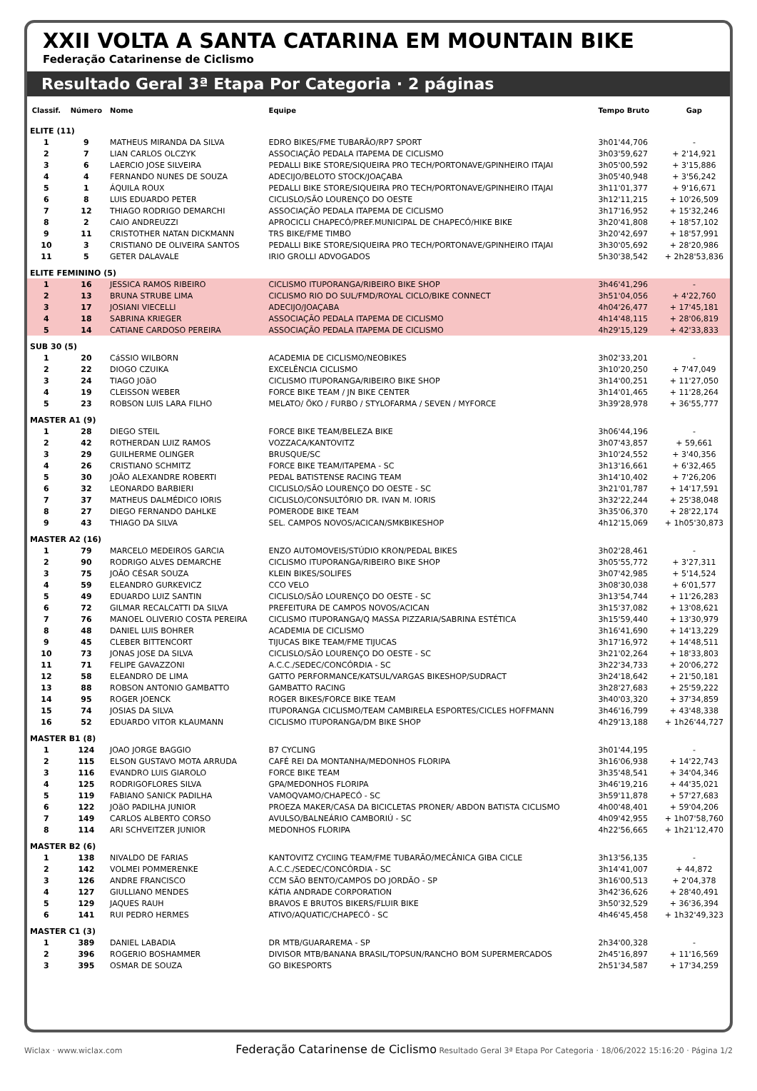XXII VOLTA A SANTA CATARINA EM MOUNTAIN BIKE
Federação Catarinense de Ciclismo
Resultado Geral 3ª Etapa Por Categoria · 2 páginas
| Classif. | Número | Nome | Equipe | Tempo Bruto | Gap |
| --- | --- | --- | --- | --- | --- |
| ELITE (11) | | | | | |
| 1 | 9 | MATHEUS MIRANDA DA SILVA | EDRO BIKES/FME TUBARÃO/RP7 SPORT | 3h01'44,706 | - |
| 2 | 7 | LIAN CARLOS OLCZYK | ASSOCIAÇÃO PEDALA ITAPEMA DE CICLISMO | 3h03'59,627 | + 2'14,921 |
| 3 | 6 | LAERCIO JOSE SILVEIRA | PEDALLI BIKE STORE/SIQUEIRA PRO TECH/PORTONAVE/GPINHEIRO ITAJAI | 3h05'00,592 | + 3'15,886 |
| 4 | 4 | FERNANDO NUNES DE SOUZA | ADECIJO/BELOTO STOCK/JOAÇABA | 3h05'40,948 | + 3'56,242 |
| 5 | 1 | ÁQUILA ROUX | PEDALLI BIKE STORE/SIQUEIRA PRO TECH/PORTONAVE/GPINHEIRO ITAJAI | 3h11'01,377 | + 9'16,671 |
| 6 | 8 | LUIS EDUARDO PETER | CICLISLO/SÃO LOURENÇO DO OESTE | 3h12'11,215 | + 10'26,509 |
| 7 | 12 | THIAGO RODRIGO DEMARCHI | ASSOCIAÇÃO PEDALA ITAPEMA DE CICLISMO | 3h17'16,952 | + 15'32,246 |
| 8 | 2 | CAIO ANDREUZZI | APROCICLI CHAPECÓ/PREF.MUNICIPAL DE CHAPECÓ/HIKE BIKE | 3h20'41,808 | + 18'57,102 |
| 9 | 11 | CRISTOTHER NATAN DICKMANN | TRS BIKE/FME TIMBO | 3h20'42,697 | + 18'57,991 |
| 10 | 3 | CRISTIANO DE OLIVEIRA SANTOS | PEDALLI BIKE STORE/SIQUEIRA PRO TECH/PORTONAVE/GPINHEIRO ITAJAI | 3h30'05,692 | + 28'20,986 |
| 11 | 5 | GETER DALAVALE | IRIO GROLLI ADVOGADOS | 5h30'38,542 | + 2h28'53,836 |
| ELITE FEMININO (5) | | | | | |
| 1 | 16 | JESSICA RAMOS RIBEIRO | CICLISMO ITUPORANGA/RIBEIRO BIKE SHOP | 3h46'41,296 | - |
| 2 | 13 | BRUNA STRUBE LIMA | CICLISMO RIO DO SUL/FMD/ROYAL CICLO/BIKE CONNECT | 3h51'04,056 | + 4'22,760 |
| 3 | 17 | JOSIANI VIECELLI | ADECIJO/JOAÇABA | 4h04'26,477 | + 17'45,181 |
| 4 | 18 | SABRINA KRIEGER | ASSOCIAÇÃO PEDALA ITAPEMA DE CICLISMO | 4h14'48,115 | + 28'06,819 |
| 5 | 14 | CATIANE CARDOSO PEREIRA | ASSOCIAÇÃO PEDALA ITAPEMA DE CICLISMO | 4h29'15,129 | + 42'33,833 |
| SUB 30 (5) | | | | | |
| 1 | 20 | CáSSIO WILBORN | ACADEMIA DE CICLISMO/NEOBIKES | 3h02'33,201 | - |
| 2 | 22 | DIOGO CZUIKA | EXCELÊNCIA CICLISMO | 3h10'20,250 | + 7'47,049 |
| 3 | 24 | TIAGO JOãO | CICLISMO ITUPORANGA/RIBEIRO BIKE SHOP | 3h14'00,251 | + 11'27,050 |
| 4 | 19 | CLEISSON WEBER | FORCE BIKE TEAM / JN BIKE CENTER | 3h14'01,465 | + 11'28,264 |
| 5 | 23 | ROBSON LUIS LARA FILHO | MELATO/ ÖKO / FURBO / STYLOFARMA / SEVEN / MYFORCE | 3h39'28,978 | + 36'55,777 |
| MASTER A1 (9) | | | | | |
| 1 | 28 | DIEGO STEIL | FORCE BIKE TEAM/BELEZA BIKE | 3h06'44,196 | - |
| 2 | 42 | ROTHERDAN LUIZ RAMOS | VOZZACA/KANTOVITZ | 3h07'43,857 | + 59,661 |
| 3 | 29 | GUILHERME OLINGER | BRUSQUE/SC | 3h10'24,552 | + 3'40,356 |
| 4 | 26 | CRISTIANO SCHMITZ | FORCE BIKE TEAM/ITAPEMA - SC | 3h13'16,661 | + 6'32,465 |
| 5 | 30 | JOÃO ALEXANDRE ROBERTI | PEDAL BATISTENSE RACING TEAM | 3h14'10,402 | + 7'26,206 |
| 6 | 32 | LEONARDO BARBIERI | CICLISLO/SÃO LOURENÇO DO OESTE - SC | 3h21'01,787 | + 14'17,591 |
| 7 | 37 | MATHEUS DALMÉDICO IORIS | CICLISLO/CONSULTÓRIO DR. IVAN M. IORIS | 3h32'22,244 | + 25'38,048 |
| 8 | 27 | DIEGO FERNANDO DAHLKE | POMERODE BIKE TEAM | 3h35'06,370 | + 28'22,174 |
| 9 | 43 | THIAGO DA SILVA | SEL. CAMPOS NOVOS/ACICAN/SMKBIKESHOP | 4h12'15,069 | + 1h05'30,873 |
| MASTER A2 (16) | | | | | |
| 1 | 79 | MARCELO MEDEIROS GARCIA | ENZO AUTOMOVEIS/STÚDIO KRON/PEDAL BIKES | 3h02'28,461 | - |
| 2 | 90 | RODRIGO ALVES DEMARCHE | CICLISMO ITUPORANGA/RIBEIRO BIKE SHOP | 3h05'55,772 | + 3'27,311 |
| 3 | 75 | JOÃO CÉSAR SOUZA | KLEIN BIKES/SOLIFES | 3h07'42,985 | + 5'14,524 |
| 4 | 59 | ELEANDRO GURKEVICZ | CCO VELO | 3h08'30,038 | + 6'01,577 |
| 5 | 49 | EDUARDO LUIZ SANTIN | CICLISLO/SÃO LOURENÇO DO OESTE - SC | 3h13'54,744 | + 11'26,283 |
| 6 | 72 | GILMAR RECALCATTI DA SILVA | PREFEITURA DE CAMPOS NOVOS/ACICAN | 3h15'37,082 | + 13'08,621 |
| 7 | 76 | MANOEL OLIVERIO COSTA PEREIRA | CICLISMO ITUPORANGA/Q MASSA PIZZARIA/SABRINA ESTÉTICA | 3h15'59,440 | + 13'30,979 |
| 8 | 48 | DANIEL LUIS BOHRER | ACADEMIA DE CICLISMO | 3h16'41,690 | + 14'13,229 |
| 9 | 45 | CLEBER BITTENCORT | TIJUCAS BIKE TEAM/FME TIJUCAS | 3h17'16,972 | + 14'48,511 |
| 10 | 73 | JONAS JOSE DA SILVA | CICLISLO/SÃO LOURENÇO DO OESTE - SC | 3h21'02,264 | + 18'33,803 |
| 11 | 71 | FELIPE GAVAZZONI | A.C.C./SEDEC/CONCÓRDIA - SC | 3h22'34,733 | + 20'06,272 |
| 12 | 58 | ELEANDRO DE LIMA | GATTO PERFORMANCE/KATSUL/VARGAS BIKESHOP/SUDRACT | 3h24'18,642 | + 21'50,181 |
| 13 | 88 | ROBSON ANTONIO GAMBATTO | GAMBATTO RACING | 3h28'27,683 | + 25'59,222 |
| 14 | 95 | ROGER JOENCK | ROGER BIKES/FORCE BIKE TEAM | 3h40'03,320 | + 37'34,859 |
| 15 | 74 | JOSIAS DA SILVA | ITUPORANGA CICLISMO/TEAM CAMBIRELA ESPORTES/CICLES HOFFMANN | 3h46'16,799 | + 43'48,338 |
| 16 | 52 | EDUARDO VITOR KLAUMANN | CICLISMO ITUPORANGA/DM BIKE SHOP | 4h29'13,188 | + 1h26'44,727 |
| MASTER B1 (8) | | | | | |
| 1 | 124 | JOAO JORGE BAGGIO | B7 CYCLING | 3h01'44,195 | - |
| 2 | 115 | ELSON GUSTAVO MOTA ARRUDA | CAFÉ REI DA MONTANHA/MEDONHOS FLORIPA | 3h16'06,938 | + 14'22,743 |
| 3 | 116 | EVANDRO LUIS GIAROLO | FORCE BIKE TEAM | 3h35'48,541 | + 34'04,346 |
| 4 | 125 | RODRIGOFLORES SILVA | GPA/MEDONHOS FLORIPA | 3h46'19,216 | + 44'35,021 |
| 5 | 119 | FABIANO SANICK PADILHA | VAMOQVAMO/CHAPECÓ - SC | 3h59'11,878 | + 57'27,683 |
| 6 | 122 | JOãO PADILHA JUNIOR | PROEZA MAKER/CASA DA BICICLETAS PRONER/ ABDON BATISTA CICLISMO | 4h00'48,401 | + 59'04,206 |
| 7 | 149 | CARLOS ALBERTO CORSO | AVULSO/BALNEÁRIO CAMBORIÚ - SC | 4h09'42,955 | + 1h07'58,760 |
| 8 | 114 | ARI SCHVEITZER JUNIOR | MEDONHOS FLORIPA | 4h22'56,665 | + 1h21'12,470 |
| MASTER B2 (6) | | | | | |
| 1 | 138 | NIVALDO DE FARIAS | KANTOVITZ CYCIING TEAM/FME TUBARÃO/MECÂNICA GIBA CICLE | 3h13'56,135 | - |
| 2 | 142 | VOLMEI POMMERENKE | A.C.C./SEDEC/CONCÓRDIA - SC | 3h14'41,007 | + 44,872 |
| 3 | 126 | ANDRE FRANCISCO | CCM SÃO BENTO/CAMPOS DO JORDÃO - SP | 3h16'00,513 | + 2'04,378 |
| 4 | 127 | GIULLIANO MENDES | KÁTIA ANDRADE CORPORATION | 3h42'36,626 | + 28'40,491 |
| 5 | 129 | JAQUES RAUH | BRAVOS E BRUTOS BIKERS/FLUIR BIKE | 3h50'32,529 | + 36'36,394 |
| 6 | 141 | RUI PEDRO HERMES | ATIVO/AQUATIC/CHAPECÓ - SC | 4h46'45,458 | + 1h32'49,323 |
| MASTER C1 (3) | | | | | |
| 1 | 389 | DANIEL LABADIA | DR MTB/GUARAREMA - SP | 2h34'00,328 | - |
| 2 | 396 | ROGERIO BOSHAMMER | DIVISOR MTB/BANANA BRASIL/TOPSUN/RANCHO BOM SUPERMERCADOS | 2h45'16,897 | + 11'16,569 |
| 3 | 395 | OSMAR DE SOUZA | GO BIKESPORTS | 2h51'34,587 | + 17'34,259 |
Wiclax · www.wiclax.com Federação Catarinense de Ciclismo Resultado Geral 3ª Etapa Por Categoria · 18/06/2022 15:16:20 · Página 1/2